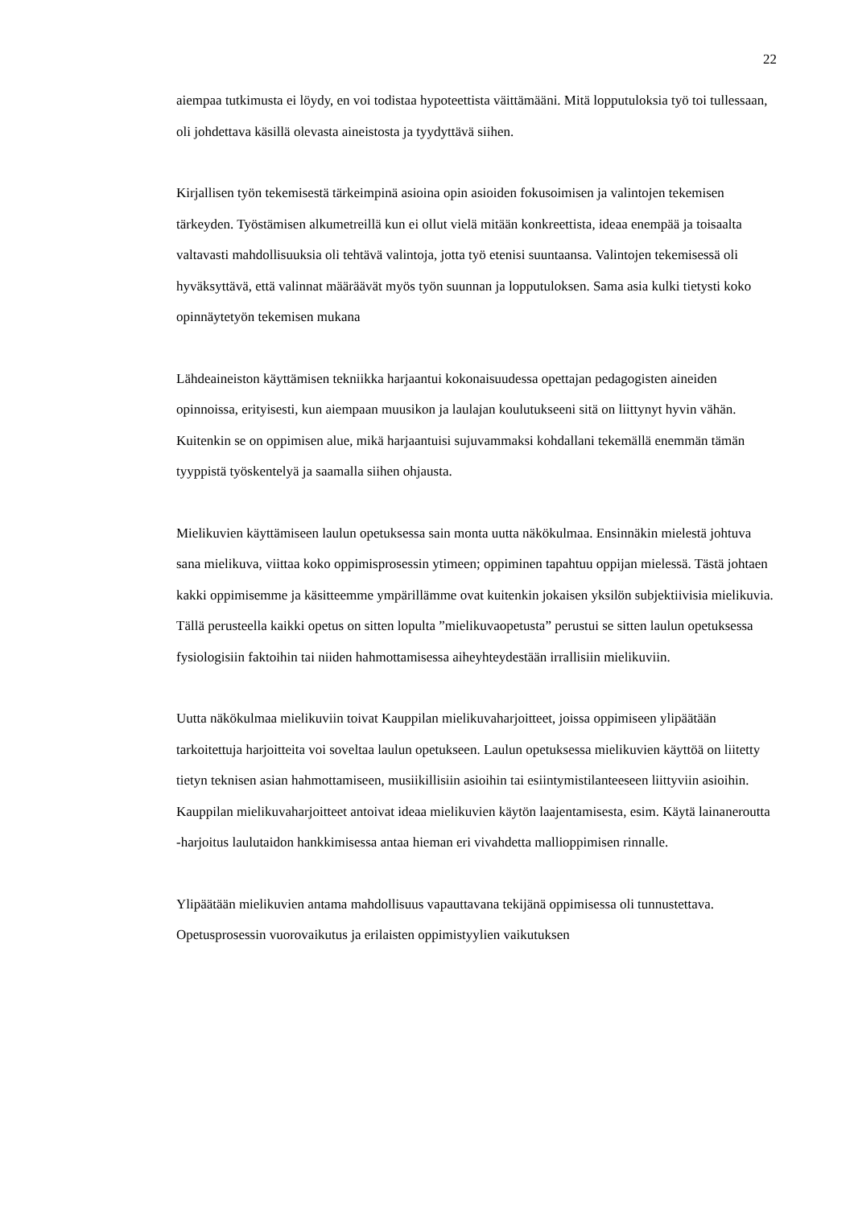22
aiempaa tutkimusta ei löydy, en voi todistaa hypoteettista väittämääni. Mitä lopputuloksia työ toi tullessaan, oli johdettava käsillä olevasta aineistosta ja tyydyttävä siihen.
Kirjallisen työn tekemisestä tärkeimpinä asioina opin asioiden fokusoimisen ja valintojen tekemisen tärkeyden. Työstämisen alkumetreillä kun ei ollut vielä mitään konkreettista, ideaa enempää ja toisaalta valtavasti mahdollisuuksia oli tehtävä valintoja, jotta työ etenisi suuntaansa. Valintojen tekemisessä oli hyväksyttävä, että valinnat määräävät myös työn suunnan ja lopputuloksen. Sama asia kulki tietysti koko opinnäytetyön tekemisen mukana
Lähdeaineiston käyttämisen tekniikka harjaantui kokonaisuudessa opettajan pedagogisten aineiden opinnoissa, erityisesti, kun aiempaan muusikon ja laulajan koulutukseeni sitä on liittynyt hyvin vähän. Kuitenkin se on oppimisen alue, mikä harjaantuisi sujuvammaksi kohdallani tekemällä enemmän tämän tyyppistä työskentelyä ja saamalla siihen ohjausta.
Mielikuvien käyttämiseen laulun opetuksessa sain monta uutta näkökulmaa. Ensinnäkin mielestä johtuva sana mielikuva, viittaa koko oppimisprosessin ytimeen; oppiminen tapahtuu oppijan mielessä. Tästä johtaen kakki oppimisemme ja käsitteemme ympärillämme ovat kuitenkin jokaisen yksilön subjektiivisia mielikuvia. Tällä perusteella kaikki opetus on sitten lopulta ”mielikuvaopetusta” perustui se sitten laulun opetuksessa fysiologisiin faktoihin tai niiden hahmottamisessa aiheyhteydestään irrallisiin mielikuviin.
Uutta näkökulmaa mielikuviin toivat Kauppilan mielikuvaharjoitteet, joissa oppimiseen ylipäätään tarkoitettuja harjoitteita voi soveltaa laulun opetukseen. Laulun opetuksessa mielikuvien käyttöä on liitetty tietyn teknisen asian hahmottamiseen, musiikillisiin asioihin tai esiintymistilanteeseen liittyviin asioihin. Kauppilan mielikuvaharjoitteet antoivat ideaa mielikuvien käytön laajentamisesta, esim. Käytä lainaneroutta -harjoitus laulutaidon hankkimisessa antaa hieman eri vivahdetta mallioppimisen rinnalle.
Ylipäätään mielikuvien antama mahdollisuus vapauttavana tekijänä oppimisessa oli tunnustettava. Opetusprosessin vuorovaikutus ja erilaisten oppimistyylien vaikutuksen